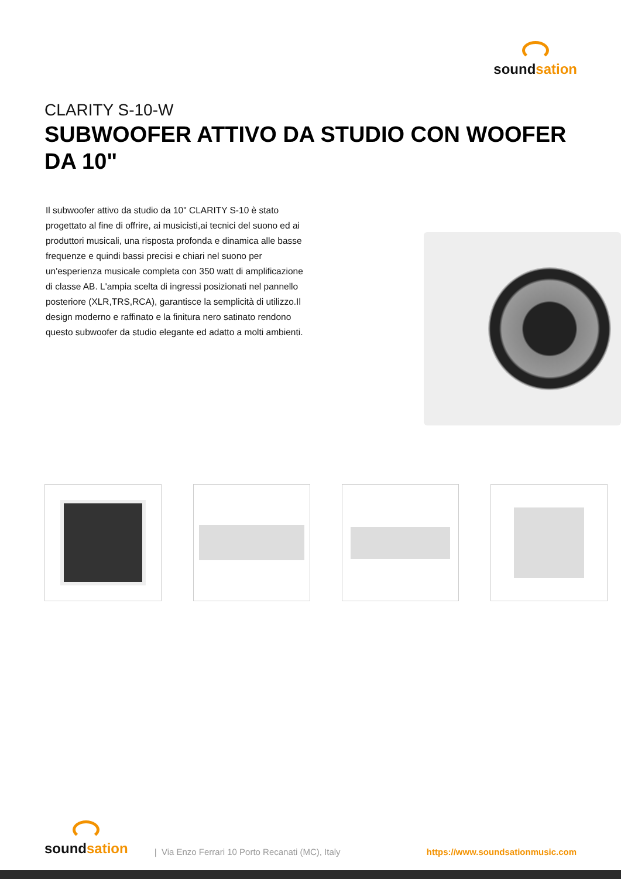soundsation
CLARITY S-10-W
SUBWOOFER ATTIVO DA STUDIO CON WOOFER DA 10"
Il subwoofer attivo da studio da 10" CLARITY S-10 è stato progettato al fine di offrire, ai musicisti,ai tecnici del suono ed ai produttori musicali, una risposta profonda e dinamica alle basse frequenze e quindi bassi precisi e chiari nel suono per un'esperienza musicale completa con 350 watt di amplificazione di classe AB. L'ampia scelta di ingressi posizionati nel pannello posteriore (XLR,TRS,RCA), garantisce la semplicità di utilizzo.Il design moderno e raffinato e la finitura nero satinato rendono questo subwoofer da studio elegante ed adatto a molti ambienti.
soundsation
| Via Enzo Ferrari 10 Porto Recanati (MC), Italy
https://www.soundsationmusic.com